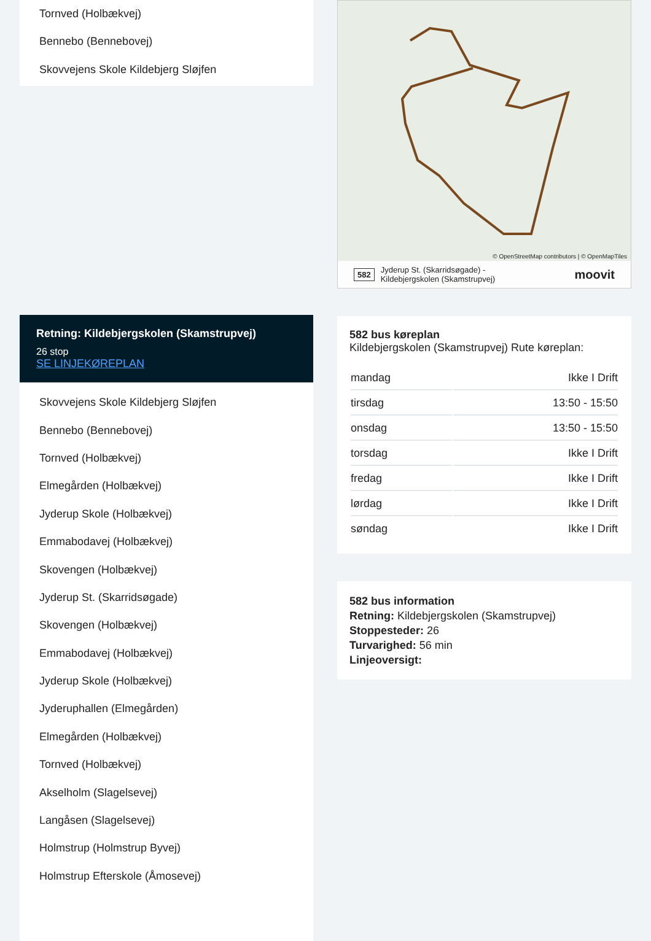Tornved (Holbækvej)
Bennebo (Bennebovej)
Skovvejens Skole Kildebjerg Sløjfen
Retning: Kildebjergskolen (Skamstrupvej)
26 stop
SE LINJEKØREPLAN
Skovvejens Skole Kildebjerg Sløjfen
Bennebo (Bennebovej)
Tornved (Holbækvej)
Elmegården (Holbækvej)
Jyderup Skole (Holbækvej)
Emmabodavej (Holbækvej)
Skovengen (Holbækvej)
Jyderup St. (Skarridsøgade)
Skovengen (Holbækvej)
Emmabodavej (Holbækvej)
Jyderup Skole (Holbækvej)
Jyderuphallen (Elmegården)
Elmegården (Holbækvej)
Tornved (Holbækvej)
Akselholm (Slagelsevej)
Langåsen (Slagelsevej)
Holmstrup (Holmstrup Byvej)
Holmstrup Efterskole (Åmosevej)
© OpenStreetMap contributors | © OpenMapTiles
582 Jyderup St. (Skarridsøgade) -
Kildebjergskolen (Skamstrupvej) moovit
582 bus køreplan
Kildebjergskolen (Skamstrupvej) Rute køreplan:
| mandag | Ikke I Drift |
| tirsdag | 13:50 - 15:50 |
| onsdag | 13:50 - 15:50 |
| torsdag | Ikke I Drift |
| fredag | Ikke I Drift |
| lørdag | Ikke I Drift |
| søndag | Ikke I Drift |
582 bus information
Retning: Kildebjergskolen (Skamstrupvej)
Stoppesteder: 26
Turvarighed: 56 min
Linjeoversigt: